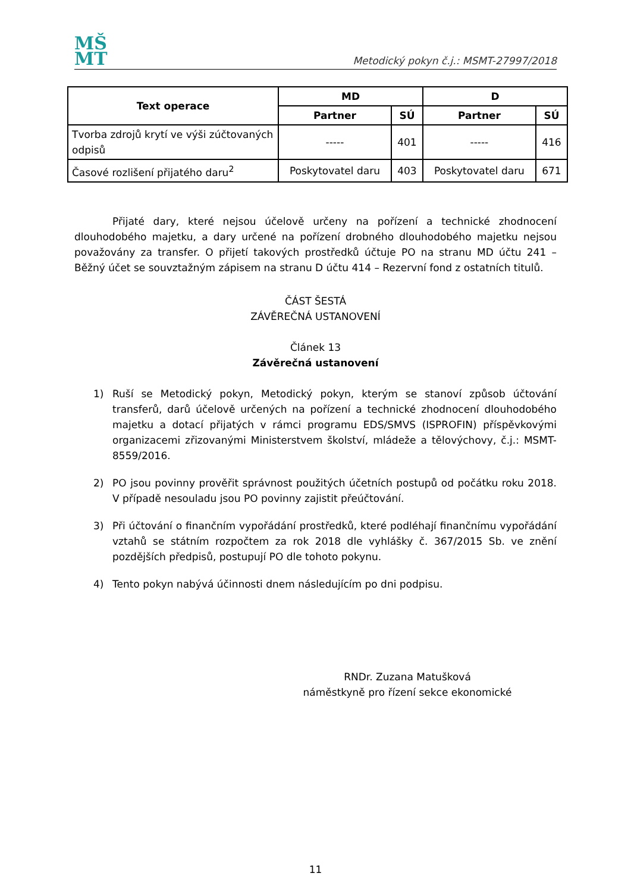MŠ
MT
Metodický pokyn č.j.: MSMT-27997/2018
| Text operace | MD | | D | |
| --- | --- | --- | --- | --- |
| | Partner | SÚ | Partner | SÚ |
| Tvorba zdrojů krytí ve výši zúčtovaných odpisů | ----- | 401 | ----- | 416 |
| Časové rozlišení přijatého daru<sup>2</sup> | Poskytovatel daru | 403 | Poskytovatel daru | 671 |
Přijaté dary, které nejsou účelově určeny na pořízení a technické zhodnocení dlouhodobého majetku, a dary určené na pořízení drobného dlouhodobého majetku nejsou považovány za transfer. O přijetí takových prostředků účtuje PO na stranu MD účtu 241 – Běžný účet se souvztažným zápisem na stranu D účtu 414 – Rezervní fond z ostatních titulů.
ČÁST ŠESTÁ
ZÁVĚREČNÁ USTANOVENÍ
Článek 13
Závěrečná ustanovení
1) Ruší se Metodický pokyn, Metodický pokyn, kterým se stanoví způsob účtování transferů, darů účelově určených na pořízení a technické zhodnocení dlouhodobého majetku a dotací přijatých v rámci programu EDS/SMVS (ISPROFIN) příspěvkovými organizacemi zřizovanými Ministerstvem školství, mládeže a tělovýchovy, č.j.: MSMT-8559/2016.
2) PO jsou povinny prověřit správnost použitých účetních postupů od počátku roku 2018. V případě nesouladu jsou PO povinny zajistit přeúčtování.
3) Při účtování o finančním vypořádání prostředků, které podléhají finančnímu vypořádání vztahů se státním rozpočtem za rok 2018 dle vyhlášky č. 367/2015 Sb. ve znění pozdějších předpisů, postupují PO dle tohoto pokynu.
4) Tento pokyn nabývá účinnosti dnem následujícím po dni podpisu.
RNDr. Zuzana Matušková
náměstkyně pro řízení sekce ekonomické
11